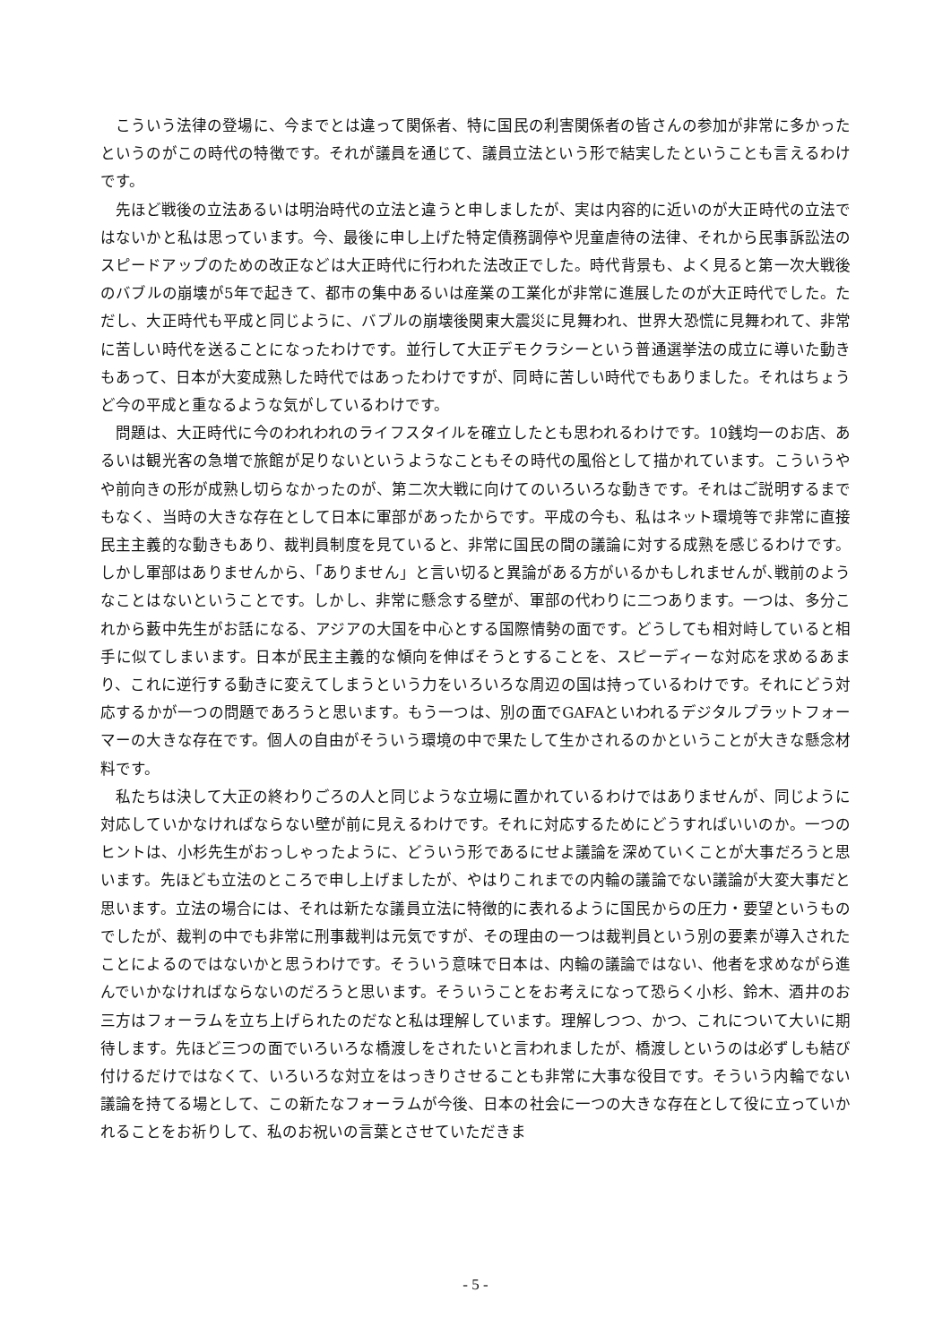こういう法律の登場に、今までとは違って関係者、特に国民の利害関係者の皆さんの参加が非常に多かったというのがこの時代の特徴です。それが議員を通じて、議員立法という形で結実したということも言えるわけです。
先ほど戦後の立法あるいは明治時代の立法と違うと申しましたが、実は内容的に近いのが大正時代の立法ではないかと私は思っています。今、最後に申し上げた特定債務調停や児童虐待の法律、それから民事訴訟法のスピードアップのための改正などは大正時代に行われた法改正でした。時代背景も、よく見ると第一次大戦後のバブルの崩壊が5年で起きて、都市の集中あるいは産業の工業化が非常に進展したのが大正時代でした。ただし、大正時代も平成と同じように、バブルの崩壊後関東大震災に見舞われ、世界大恐慌に見舞われて、非常に苦しい時代を送ることになったわけです。並行して大正デモクラシーという普通選挙法の成立に導いた動きもあって、日本が大変成熟した時代ではあったわけですが、同時に苦しい時代でもありました。それはちょうど今の平成と重なるような気がしているわけです。
問題は、大正時代に今のわれわれのライフスタイルを確立したとも思われるわけです。10銭均一のお店、あるいは観光客の急増で旅館が足りないというようなこともその時代の風俗として描かれています。こういうやや前向きの形が成熟し切らなかったのが、第二次大戦に向けてのいろいろな動きです。それはご説明するまでもなく、当時の大きな存在として日本に軍部があったからです。平成の今も、私はネット環境等で非常に直接民主主義的な動きもあり、裁判員制度を見ていると、非常に国民の間の議論に対する成熟を感じるわけです。しかし軍部はありませんから、「ありません」と言い切ると異論がある方がいるかもしれませんが､戦前のようなことはないということです。しかし、非常に懸念する壁が、軍部の代わりに二つあります。一つは、多分これから藪中先生がお話になる、アジアの大国を中心とする国際情勢の面です。どうしても相対峙していると相手に似てしまいます。日本が民主主義的な傾向を伸ばそうとすることを、スピーディーな対応を求めるあまり、これに逆行する動きに変えてしまうという力をいろいろな周辺の国は持っているわけです。それにどう対応するかが一つの問題であろうと思います。もう一つは、別の面でGAFAといわれるデジタルプラットフォーマーの大きな存在です。個人の自由がそういう環境の中で果たして生かされるのかということが大きな懸念材料です。
私たちは決して大正の終わりごろの人と同じような立場に置かれているわけではありませんが、同じように対応していかなければならない壁が前に見えるわけです。それに対応するためにどうすればいいのか。一つのヒントは、小杉先生がおっしゃったように、どういう形であるにせよ議論を深めていくことが大事だろうと思います。先ほども立法のところで申し上げましたが、やはりこれまでの内輪の議論でない議論が大変大事だと思います。立法の場合には、それは新たな議員立法に特徴的に表れるように国民からの圧力・要望というものでしたが、裁判の中でも非常に刑事裁判は元気ですが、その理由の一つは裁判員という別の要素が導入されたことによるのではないかと思うわけです。そういう意味で日本は、内輪の議論ではない、他者を求めながら進んでいかなければならないのだろうと思います。そういうことをお考えになって恐らく小杉、鈴木、酒井のお三方はフォーラムを立ち上げられたのだなと私は理解しています。理解しつつ、かつ、これについて大いに期待します。先ほど三つの面でいろいろな橋渡しをされたいと言われましたが、橋渡しというのは必ずしも結び付けるだけではなくて、いろいろな対立をはっきりさせることも非常に大事な役目です。そういう内輪でない議論を持てる場として、この新たなフォーラムが今後、日本の社会に一つの大きな存在として役に立っていかれることをお祈りして、私のお祝いの言葉とさせていただきま
- 5 -